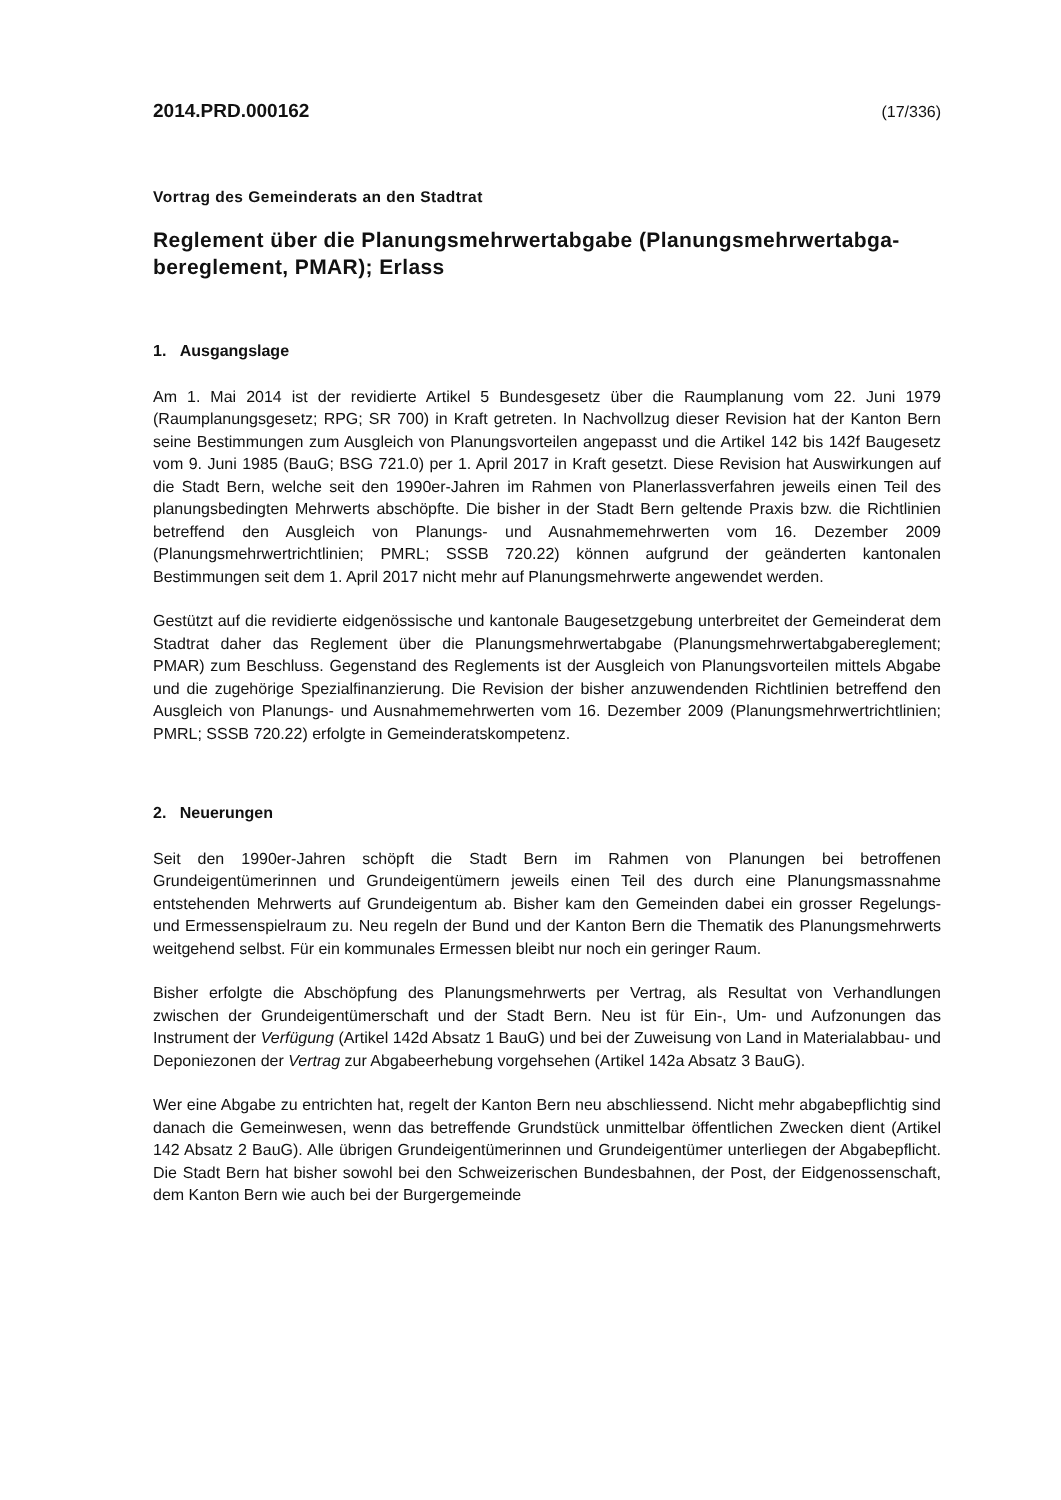2014.PRD.000162 (17/336)
Vortrag des Gemeinderats an den Stadtrat
Reglement über die Planungsmehrwertabgabe (Planungsmehrwertabga­bereglement, PMAR); Erlass
1. Ausgangslage
Am 1. Mai 2014 ist der revidierte Artikel 5 Bundesgesetz über die Raumplanung vom 22. Juni 1979 (Raumplanungsgesetz; RPG; SR 700) in Kraft getreten. In Nachvollzug dieser Revision hat der Kanton Bern seine Bestimmungen zum Ausgleich von Planungsvorteilen angepasst und die Artikel 142 bis 142f Baugesetz vom 9. Juni 1985 (BauG; BSG 721.0) per 1. April 2017 in Kraft gesetzt. Diese Revision hat Auswirkungen auf die Stadt Bern, welche seit den 1990er-Jahren im Rahmen von Planerlassverfahren jeweils einen Teil des planungsbedingten Mehrwerts abschöpfte. Die bisher in der Stadt Bern geltende Praxis bzw. die Richtlinien betreffend den Ausgleich von Planungs- und Ausnahmemehrwerten vom 16. Dezember 2009 (Planungsmehrwertrichtlinien; PMRL; SSSB 720.22) können aufgrund der geänderten kantonalen Bestimmungen seit dem 1. April 2017 nicht mehr auf Planungsmehrwerte angewendet werden.
Gestützt auf die revidierte eidgenössische und kantonale Baugesetzgebung unterbreitet der Gemeinderat dem Stadtrat daher das Reglement über die Planungsmehrwertabgabe (Planungsmehrwertabgabereglement; PMAR) zum Beschluss. Gegenstand des Reglements ist der Ausgleich von Planungsvorteilen mittels Abgabe und die zugehörige Spezialfinanzierung. Die Revision der bisher anzuwendenden Richtlinien betreffend den Ausgleich von Planungs- und Ausnahmemehrwerten vom 16. Dezember 2009 (Planungsmehrwertrichtlinien; PMRL; SSSB 720.22) erfolgte in Gemeinderatskompetenz.
2. Neuerungen
Seit den 1990er-Jahren schöpft die Stadt Bern im Rahmen von Planungen bei betroffenen Grundeigentümerinnen und Grundeigentümern jeweils einen Teil des durch eine Planungsmassnahme entstehenden Mehrwerts auf Grundeigentum ab. Bisher kam den Gemeinden dabei ein grosser Regelungs- und Ermessenspielraum zu. Neu regeln der Bund und der Kanton Bern die Thematik des Planungsmehrwerts weitgehend selbst. Für ein kommunales Ermessen bleibt nur noch ein geringer Raum.
Bisher erfolgte die Abschöpfung des Planungsmehrwerts per Vertrag, als Resultat von Verhandlungen zwischen der Grundeigentümerschaft und der Stadt Bern. Neu ist für Ein-, Um- und Aufzonungen das Instrument der Verfügung (Artikel 142d Absatz 1 BauG) und bei der Zuweisung von Land in Materialabbau- und Deponiezonen der Vertrag zur Abgabeerhebung vorgehsehen (Artikel 142a Absatz 3 BauG).
Wer eine Abgabe zu entrichten hat, regelt der Kanton Bern neu abschliessend. Nicht mehr abgabepflichtig sind danach die Gemeinwesen, wenn das betreffende Grundstück unmittelbar öffentlichen Zwecken dient (Artikel 142 Absatz 2 BauG). Alle übrigen Grundeigentümerinnen und Grundeigentümer unterliegen der Abgabepflicht. Die Stadt Bern hat bisher sowohl bei den Schweizerischen Bundesbahnen, der Post, der Eidgenossenschaft, dem Kanton Bern wie auch bei der Burgergemeinde